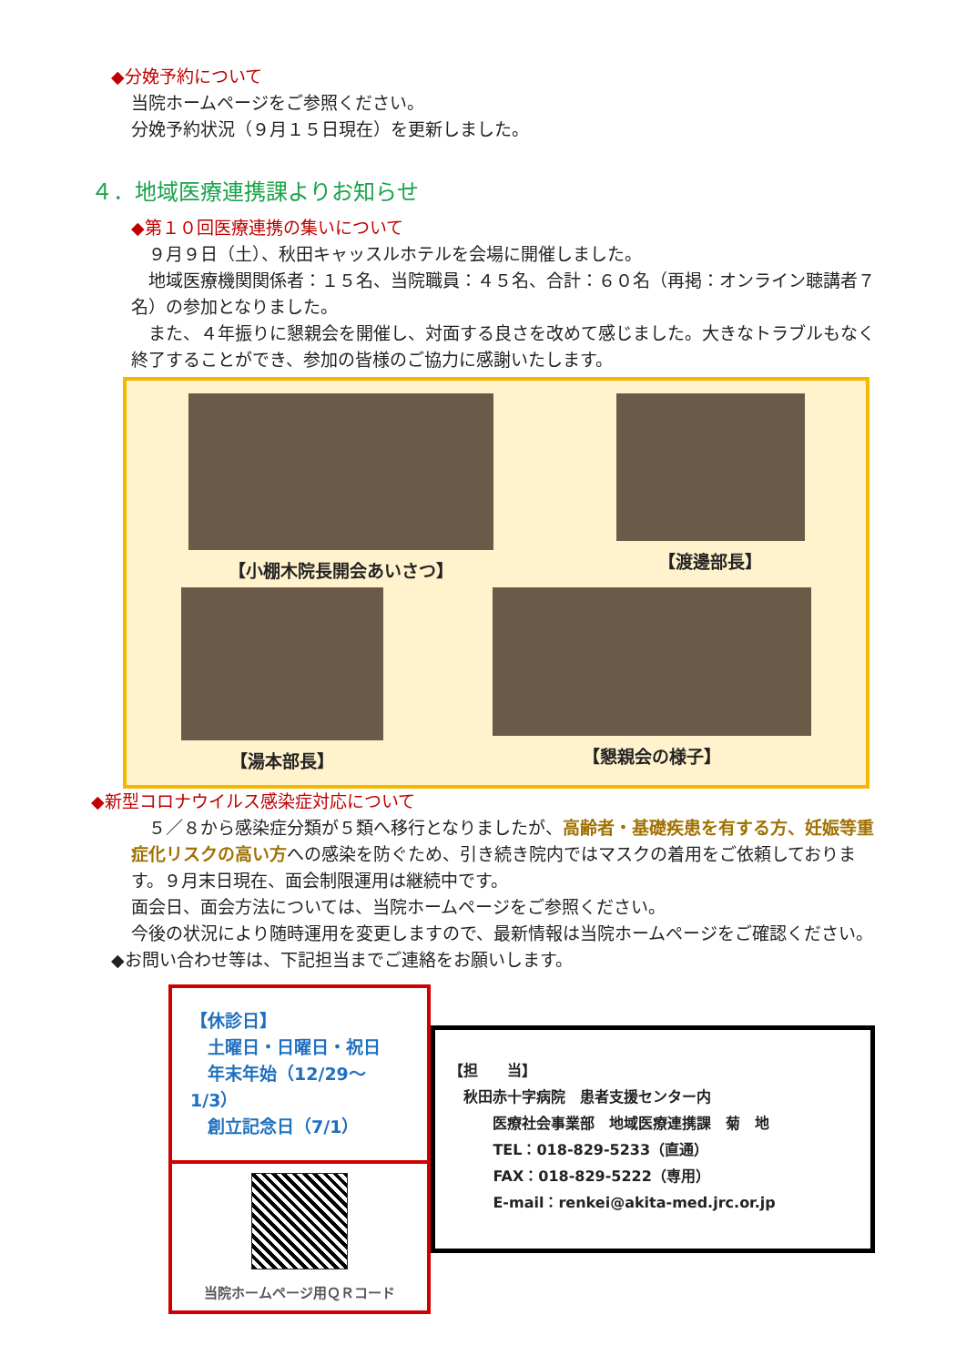◆分娩予約について
当院ホームページをご参照ください。
分娩予約状況（９月１５日現在）を更新しました。
４．地域医療連携課よりお知らせ
◆第１０回医療連携の集いについて
　９月９日（土）、秋田キャッスルホテルを会場に開催しました。
　地域医療機関関係者：１５名、当院職員：４５名、合計：６０名（再掲：オンライン聴講者７名）の参加となりました。
　また、４年振りに懇親会を開催し、対面する良さを改めて感じました。大きなトラブルもなく終了することができ、参加の皆様のご協力に感謝いたします。
【小棚木院長開会あいさつ】 【渡邊部長】
【湯本部長】 【懇親会の様子】
◆新型コロナウイルス感染症対応について
　５／８から感染症分類が５類へ移行となりましたが、高齢者・基礎疾患を有する方、妊娠等重症化リスクの高い方への感染を防ぐため、引き続き院内ではマスクの着用をご依頼しております。９月末日現在、面会制限運用は継続中です。
面会日、面会方法については、当院ホームページをご参照ください。
今後の状況により随時運用を変更しますので、最新情報は当院ホームページをご確認ください。
◆お問い合わせ等は、下記担当までご連絡をお願いします。
【休診日】
　土曜日・日曜日・祝日
　年末年始（12/29～1/3）
　創立記念日（7/1）
当院ホームページ用ＱＲコード
【担　　当】
　秋田赤十字病院　患者支援センター内
　　　医療社会事業部　地域医療連携課　菊　地
　　　TEL：018-829-5233（直通）
　　　FAX：018-829-5222（専用）
　　　E-mail：renkei@akita-med.jrc.or.jp